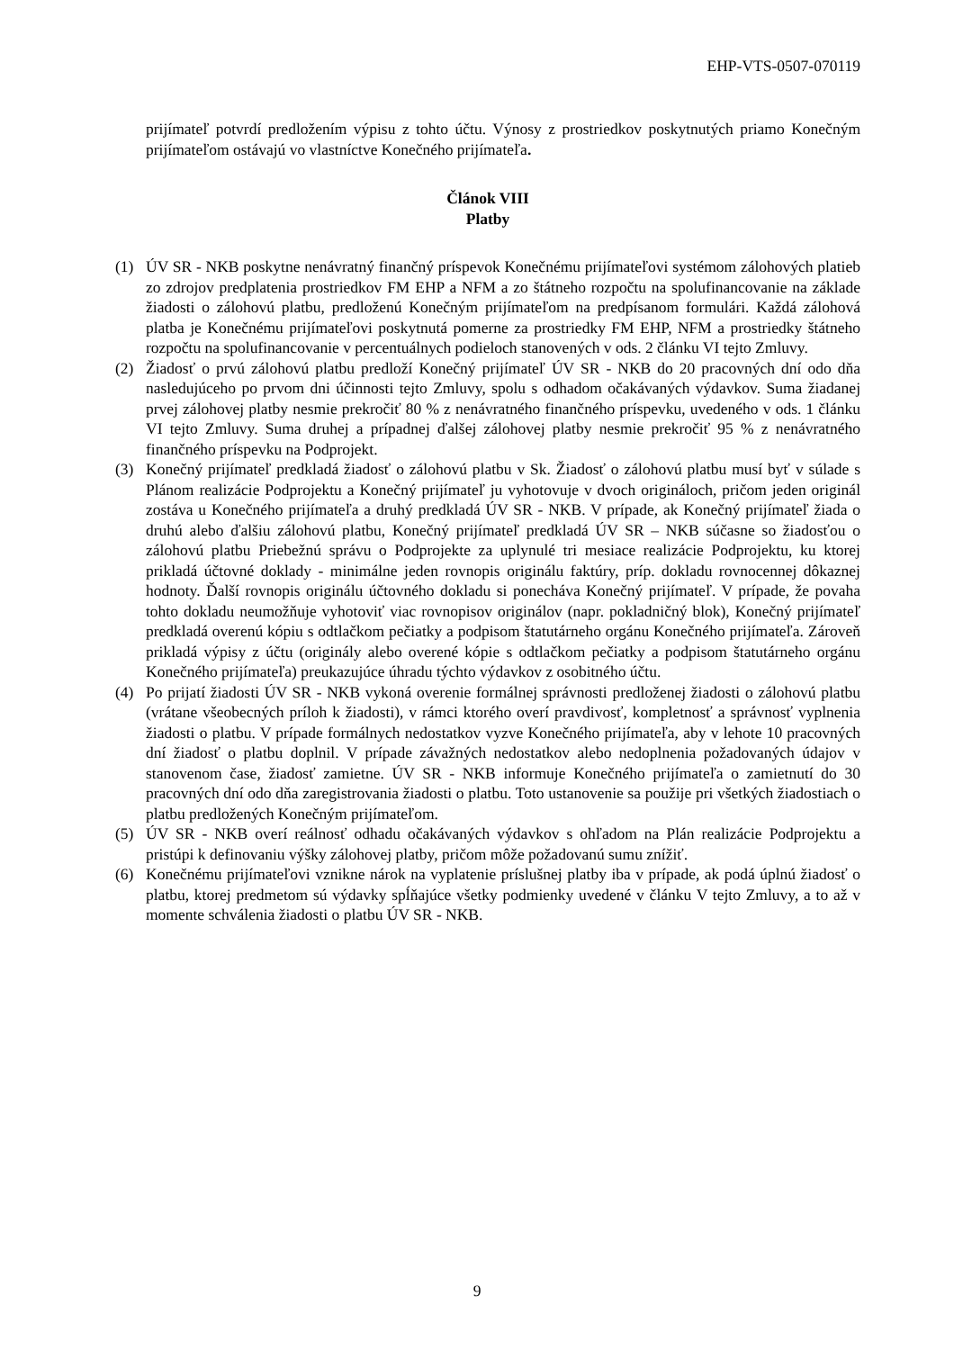EHP-VTS-0507-070119
prijímateľ potvrdí predložením výpisu z tohto účtu. Výnosy z prostriedkov poskytnutých priamo Konečným prijímateľom ostávajú vo vlastníctve Konečného prijímateľa.
Článok VIII
Platby
(1) ÚV SR - NKB poskytne nenávratný finančný príspevok Konečnému prijímateľovi systémom zálohových platieb zo zdrojov predplatenia prostriedkov FM EHP a NFM a zo štátneho rozpočtu na spolufinancovanie na základe žiadosti o zálohovú platbu, predloženú Konečným prijímateľom na predpísanom formulári. Každá zálohová platba je Konečnému prijímateľovi poskytnutá pomerne za prostriedky FM EHP, NFM a prostriedky štátneho rozpočtu na spolufinancovanie v percentuálnych podieloch stanovených v ods. 2 článku VI tejto Zmluvy.
(2) Žiadosť o prvú zálohovú platbu predloží Konečný prijímateľ ÚV SR - NKB do 20 pracovných dní odo dňa nasledujúceho po prvom dni účinnosti tejto Zmluvy, spolu s odhadom očakávaných výdavkov. Suma žiadanej prvej zálohovej platby nesmie prekročiť 80 % z nenávratného finančného príspevku, uvedeného v ods. 1 článku VI tejto Zmluvy. Suma druhej a prípadnej ďalšej zálohovej platby nesmie prekročiť 95 % z nenávratného finančného príspevku na Podprojekt.
(3) Konečný prijímateľ predkladá žiadosť o zálohovú platbu v Sk. Žiadosť o zálohovú platbu musí byť v súlade s Plánom realizácie Podprojektu a Konečný prijímateľ ju vyhotovuje v dvoch origináloch, pričom jeden originál zostáva u Konečného prijímateľa a druhý predkladá ÚV SR - NKB. V prípade, ak Konečný prijímateľ žiada o druhú alebo ďalšiu zálohovú platbu, Konečný prijímateľ predkladá ÚV SR – NKB súčasne so žiadosťou o zálohovú platbu Priebežnú správu o Podprojekte za uplynulé tri mesiace realizácie Podprojektu, ku ktorej prikladá účtovné doklady - minimálne jeden rovnopis originálu faktúry, príp. dokladu rovnocennej dôkaznej hodnoty. Ďalší rovnopis originálu účtovného dokladu si ponecháva Konečný prijímateľ. V prípade, že povaha tohto dokladu neumožňuje vyhotoviť viac rovnopisov originálov (napr. pokladničný blok), Konečný prijímateľ predkladá overenú kópiu s odtlačkom pečiatky a podpisom štatutárneho orgánu Konečného prijímateľa. Zároveň prikladá výpisy z účtu (originály alebo overené kópie s odtlačkom pečiatky a podpisom štatutárneho orgánu Konečného prijímateľa) preukazujúce úhradu týchto výdavkov z osobitného účtu.
(4) Po prijatí žiadosti ÚV SR - NKB vykoná overenie formálnej správnosti predloženej žiadosti o zálohovú platbu (vrátane všeobecných príloh k žiadosti), v rámci ktorého overí pravdivosť, kompletnosť a správnosť vyplnenia žiadosti o platbu. V prípade formálnych nedostatkov vyzve Konečného prijímateľa, aby v lehote 10 pracovných dní žiadosť o platbu doplnil. V prípade závažných nedostatkov alebo nedoplnenia požadovaných údajov v stanovenom čase, žiadosť zamietne. ÚV SR - NKB informuje Konečného prijímateľa o zamietnutí do 30 pracovných dní odo dňa zaregistrovania žiadosti o platbu. Toto ustanovenie sa použije pri všetkých žiadostiach o platbu predložených Konečným prijímateľom.
(5) ÚV SR - NKB overí reálnosť odhadu očakávaných výdavkov s ohľadom na Plán realizácie Podprojektu a pristúpi k definovaniu výšky zálohovej platby, pričom môže požadovanú sumu znížiť.
(6) Konečnému prijímateľovi vznikne nárok na vyplatenie príslušnej platby iba v prípade, ak podá úplnú žiadosť o platbu, ktorej predmetom sú výdavky spĺňajúce všetky podmienky uvedené v článku V tejto Zmluvy, a to až v momente schválenia žiadosti o platbu ÚV SR - NKB.
9